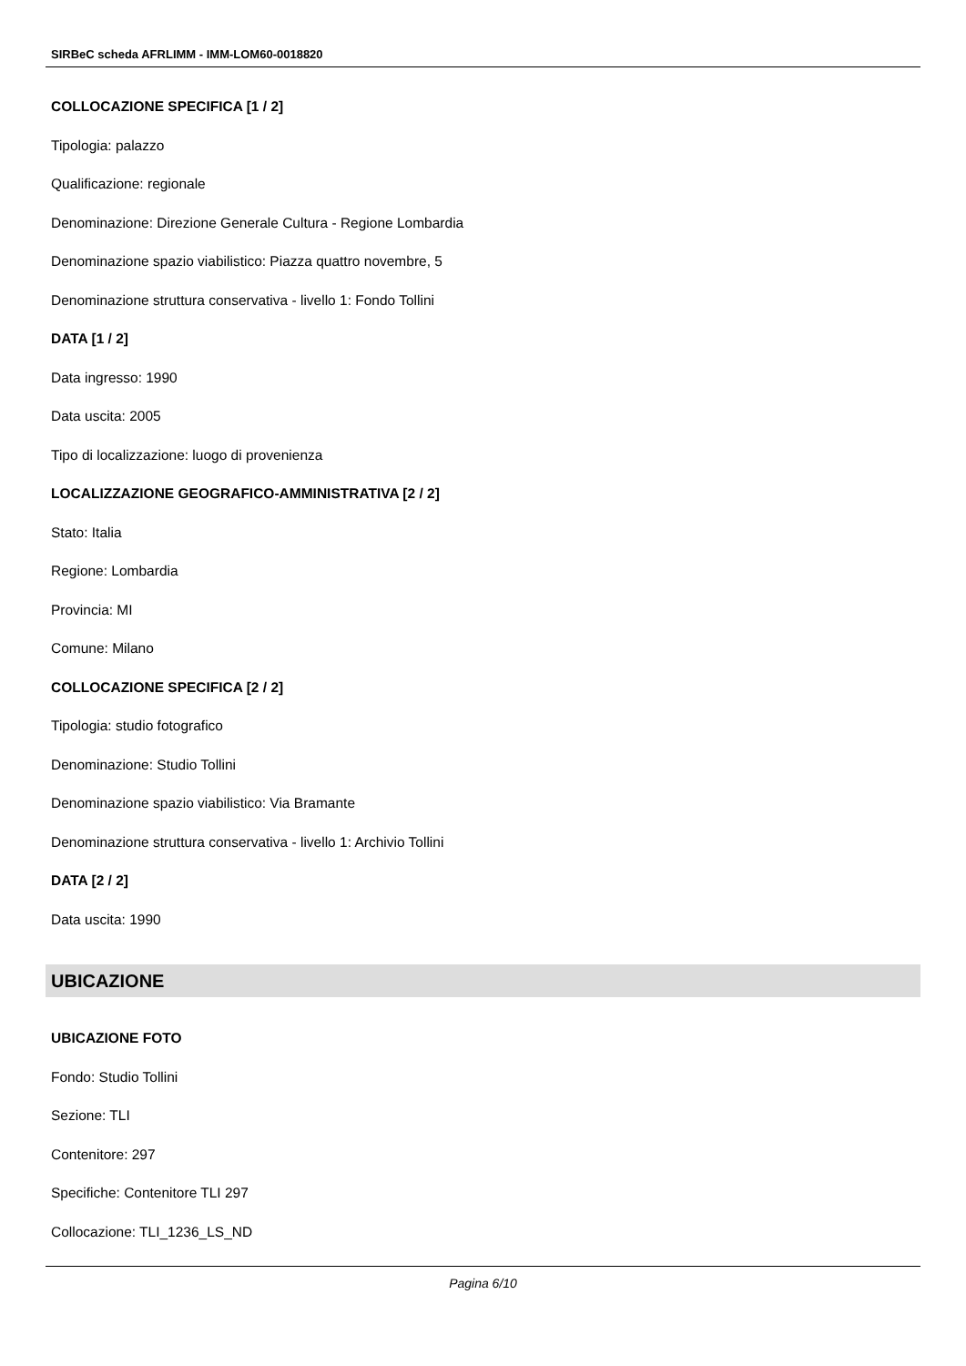SIRBeC scheda AFRLIMM - IMM-LOM60-0018820
COLLOCAZIONE SPECIFICA [1 / 2]
Tipologia: palazzo
Qualificazione: regionale
Denominazione: Direzione Generale Cultura - Regione Lombardia
Denominazione spazio viabilistico: Piazza quattro novembre, 5
Denominazione struttura conservativa - livello 1: Fondo Tollini
DATA [1 / 2]
Data ingresso: 1990
Data uscita: 2005
Tipo di localizzazione: luogo di provenienza
LOCALIZZAZIONE GEOGRAFICO-AMMINISTRATIVA [2 / 2]
Stato: Italia
Regione: Lombardia
Provincia: MI
Comune: Milano
COLLOCAZIONE SPECIFICA [2 / 2]
Tipologia: studio fotografico
Denominazione: Studio Tollini
Denominazione spazio viabilistico: Via Bramante
Denominazione struttura conservativa - livello 1: Archivio Tollini
DATA [2 / 2]
Data uscita: 1990
UBICAZIONE
UBICAZIONE FOTO
Fondo: Studio Tollini
Sezione: TLI
Contenitore: 297
Specifiche: Contenitore TLI 297
Collocazione: TLI_1236_LS_ND
Pagina 6/10